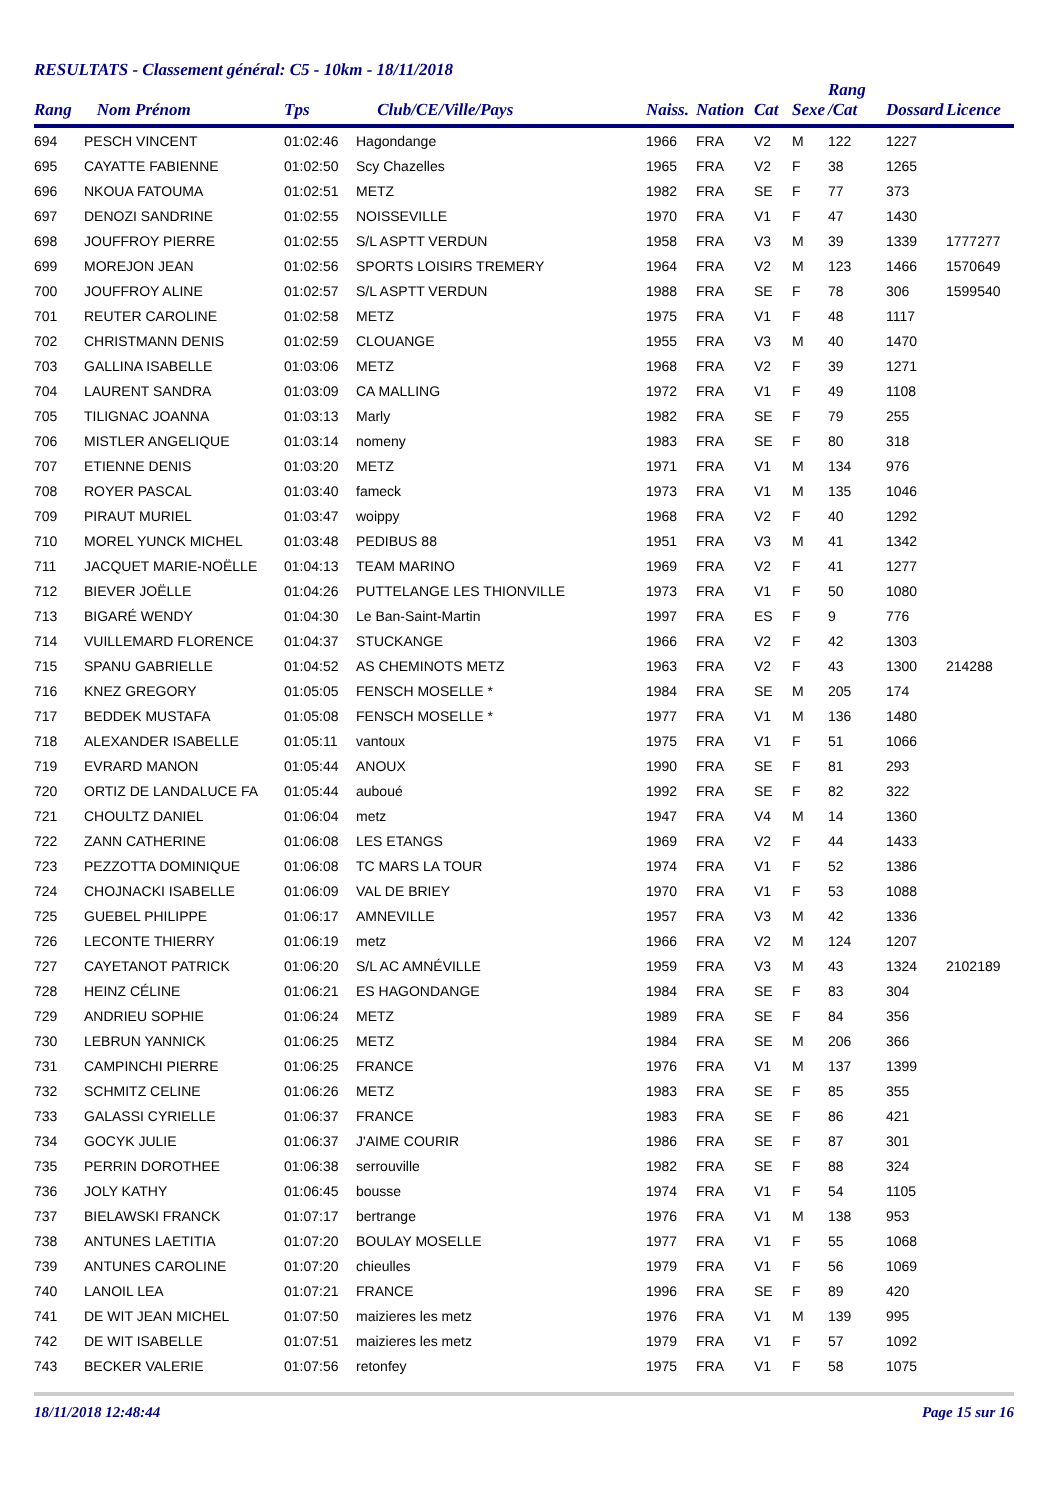RESULTATS - Classement général: C5 - 10km - 18/11/2018
| Rang | Nom Prénom | Tps | Club/CE/Ville/Pays | Naiss. | Nation | Cat | Sexe | Rang /Cat | Dossard | Licence |
| --- | --- | --- | --- | --- | --- | --- | --- | --- | --- | --- |
| 694 | PESCH VINCENT | 01:02:46 | Hagondange | 1966 | FRA | V2 | M | 122 | 1227 | |
| 695 | CAYATTE FABIENNE | 01:02:50 | Scy Chazelles | 1965 | FRA | V2 | F | 38 | 1265 | |
| 696 | NKOUA FATOUMA | 01:02:51 | METZ | 1982 | FRA | SE | F | 77 | 373 | |
| 697 | DENOZI SANDRINE | 01:02:55 | NOISSEVILLE | 1970 | FRA | V1 | F | 47 | 1430 | |
| 698 | JOUFFROY PIERRE | 01:02:55 | S/L ASPTT VERDUN | 1958 | FRA | V3 | M | 39 | 1339 | 1777277 |
| 699 | MOREJON JEAN | 01:02:56 | SPORTS LOISIRS TREMERY | 1964 | FRA | V2 | M | 123 | 1466 | 1570649 |
| 700 | JOUFFROY ALINE | 01:02:57 | S/L ASPTT VERDUN | 1988 | FRA | SE | F | 78 | 306 | 1599540 |
| 701 | REUTER CAROLINE | 01:02:58 | METZ | 1975 | FRA | V1 | F | 48 | 1117 | |
| 702 | CHRISTMANN DENIS | 01:02:59 | CLOUANGE | 1955 | FRA | V3 | M | 40 | 1470 | |
| 703 | GALLINA ISABELLE | 01:03:06 | METZ | 1968 | FRA | V2 | F | 39 | 1271 | |
| 704 | LAURENT SANDRA | 01:03:09 | CA MALLING | 1972 | FRA | V1 | F | 49 | 1108 | |
| 705 | TILIGNAC JOANNA | 01:03:13 | Marly | 1982 | FRA | SE | F | 79 | 255 | |
| 706 | MISTLER ANGELIQUE | 01:03:14 | nomeny | 1983 | FRA | SE | F | 80 | 318 | |
| 707 | ETIENNE DENIS | 01:03:20 | METZ | 1971 | FRA | V1 | M | 134 | 976 | |
| 708 | ROYER PASCAL | 01:03:40 | fameck | 1973 | FRA | V1 | M | 135 | 1046 | |
| 709 | PIRAUT MURIEL | 01:03:47 | woippy | 1968 | FRA | V2 | F | 40 | 1292 | |
| 710 | MOREL YUNCK MICHEL | 01:03:48 | PEDIBUS 88 | 1951 | FRA | V3 | M | 41 | 1342 | |
| 711 | JACQUET MARIE-NOËLLE | 01:04:13 | TEAM MARINO | 1969 | FRA | V2 | F | 41 | 1277 | |
| 712 | BIEVER JOËLLE | 01:04:26 | PUTTELANGE LES THIONVILLE | 1973 | FRA | V1 | F | 50 | 1080 | |
| 713 | BIGARÉ WENDY | 01:04:30 | Le Ban-Saint-Martin | 1997 | FRA | ES | F | 9 | 776 | |
| 714 | VUILLEMARD FLORENCE | 01:04:37 | STUCKANGE | 1966 | FRA | V2 | F | 42 | 1303 | |
| 715 | SPANU GABRIELLE | 01:04:52 | AS CHEMINOTS METZ | 1963 | FRA | V2 | F | 43 | 1300 | 214288 |
| 716 | KNEZ GREGORY | 01:05:05 | FENSCH MOSELLE * | 1984 | FRA | SE | M | 205 | 174 | |
| 717 | BEDDEK MUSTAFA | 01:05:08 | FENSCH MOSELLE * | 1977 | FRA | V1 | M | 136 | 1480 | |
| 718 | ALEXANDER ISABELLE | 01:05:11 | vantoux | 1975 | FRA | V1 | F | 51 | 1066 | |
| 719 | EVRARD MANON | 01:05:44 | ANOUX | 1990 | FRA | SE | F | 81 | 293 | |
| 720 | ORTIZ DE LANDALUCE FA | 01:05:44 | auboué | 1992 | FRA | SE | F | 82 | 322 | |
| 721 | CHOULTZ DANIEL | 01:06:04 | metz | 1947 | FRA | V4 | M | 14 | 1360 | |
| 722 | ZANN CATHERINE | 01:06:08 | LES ETANGS | 1969 | FRA | V2 | F | 44 | 1433 | |
| 723 | PEZZOTTA DOMINIQUE | 01:06:08 | TC MARS LA TOUR | 1974 | FRA | V1 | F | 52 | 1386 | |
| 724 | CHOJNACKI ISABELLE | 01:06:09 | VAL DE BRIEY | 1970 | FRA | V1 | F | 53 | 1088 | |
| 725 | GUEBEL PHILIPPE | 01:06:17 | AMNEVILLE | 1957 | FRA | V3 | M | 42 | 1336 | |
| 726 | LECONTE THIERRY | 01:06:19 | metz | 1966 | FRA | V2 | M | 124 | 1207 | |
| 727 | CAYETANOT PATRICK | 01:06:20 | S/L AC AMNÉVILLE | 1959 | FRA | V3 | M | 43 | 1324 | 2102189 |
| 728 | HEINZ CÉLINE | 01:06:21 | ES HAGONDANGE | 1984 | FRA | SE | F | 83 | 304 | |
| 729 | ANDRIEU SOPHIE | 01:06:24 | METZ | 1989 | FRA | SE | F | 84 | 356 | |
| 730 | LEBRUN YANNICK | 01:06:25 | METZ | 1984 | FRA | SE | M | 206 | 366 | |
| 731 | CAMPINCHI PIERRE | 01:06:25 | FRANCE | 1976 | FRA | V1 | M | 137 | 1399 | |
| 732 | SCHMITZ CELINE | 01:06:26 | METZ | 1983 | FRA | SE | F | 85 | 355 | |
| 733 | GALASSI CYRIELLE | 01:06:37 | FRANCE | 1983 | FRA | SE | F | 86 | 421 | |
| 734 | GOCYK JULIE | 01:06:37 | J'AIME COURIR | 1986 | FRA | SE | F | 87 | 301 | |
| 735 | PERRIN DOROTHEE | 01:06:38 | serrouville | 1982 | FRA | SE | F | 88 | 324 | |
| 736 | JOLY KATHY | 01:06:45 | bousse | 1974 | FRA | V1 | F | 54 | 1105 | |
| 737 | BIELAWSKI FRANCK | 01:07:17 | bertrange | 1976 | FRA | V1 | M | 138 | 953 | |
| 738 | ANTUNES LAETITIA | 01:07:20 | BOULAY MOSELLE | 1977 | FRA | V1 | F | 55 | 1068 | |
| 739 | ANTUNES CAROLINE | 01:07:20 | chieulles | 1979 | FRA | V1 | F | 56 | 1069 | |
| 740 | LANOIL LEA | 01:07:21 | FRANCE | 1996 | FRA | SE | F | 89 | 420 | |
| 741 | DE WIT JEAN MICHEL | 01:07:50 | maizieres les metz | 1976 | FRA | V1 | M | 139 | 995 | |
| 742 | DE WIT ISABELLE | 01:07:51 | maizieres les metz | 1979 | FRA | V1 | F | 57 | 1092 | |
| 743 | BECKER VALERIE | 01:07:56 | retonfey | 1975 | FRA | V1 | F | 58 | 1075 | |
18/11/2018 12:48:44 Page 15 sur 16